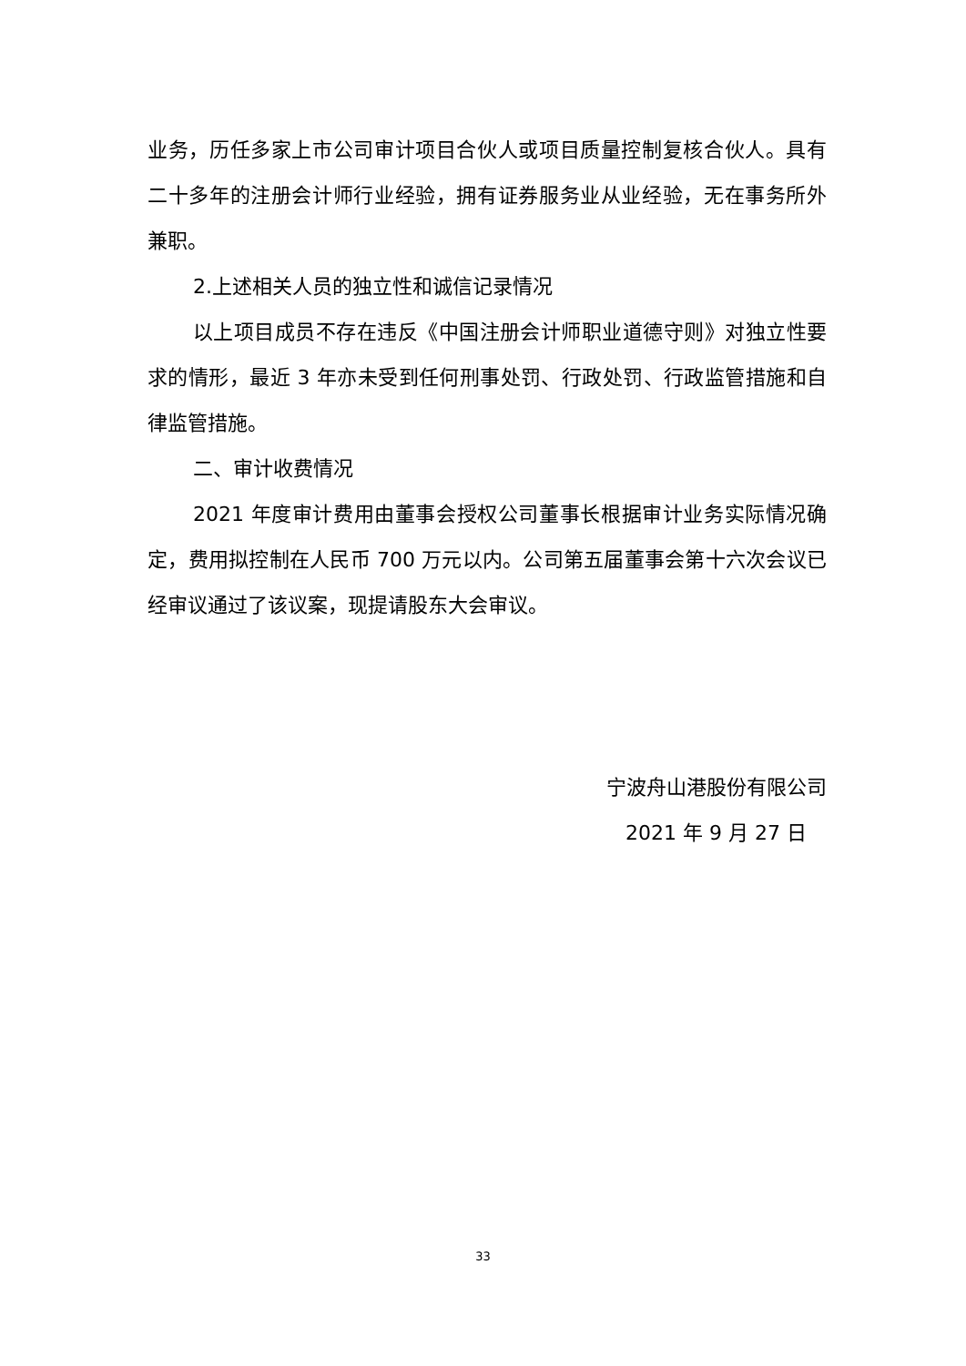业务，历任多家上市公司审计项目合伙人或项目质量控制复核合伙人。具有二十多年的注册会计师行业经验，拥有证券服务业从业经验，无在事务所外兼职。
2.上述相关人员的独立性和诚信记录情况
以上项目成员不存在违反《中国注册会计师职业道德守则》对独立性要求的情形，最近 3 年亦未受到任何刑事处罚、行政处罚、行政监管措施和自律监管措施。
二、审计收费情况
2021 年度审计费用由董事会授权公司董事长根据审计业务实际情况确定，费用拟控制在人民币 700 万元以内。公司第五届董事会第十六次会议已经审议通过了该议案，现提请股东大会审议。
宁波舟山港股份有限公司
2021 年 9 月 27 日
33